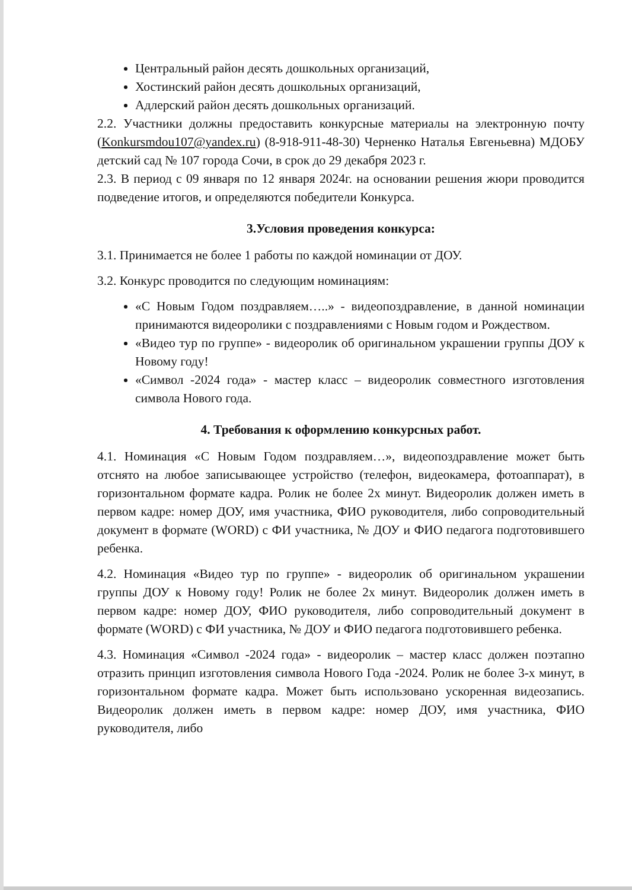Центральный район десять дошкольных организаций,
Хостинский район десять дошкольных организаций,
Адлерский район десять дошкольных организаций.
2.2. Участники должны предоставить конкурсные материалы на электронную почту (Konkursmdou107@yandex.ru) (8-918-911-48-30) Черненко Наталья Евгеньевна) МДОБУ детский сад № 107 города Сочи, в срок до 29 декабря 2023 г.
2.3. В период с 09 января по 12 января 2024г. на основании решения жюри проводится подведение итогов, и определяются победители Конкурса.
3.Условия проведения конкурса:
3.1. Принимается не более 1 работы по каждой номинации от ДОУ.
3.2. Конкурс проводится по следующим номинациям:
«С Новым Годом поздравляем…..» - видеопоздравление, в данной номинации принимаются видеоролики с поздравлениями с Новым годом и Рождеством.
«Видео тур по группе» - видеоролик об оригинальном украшении группы ДОУ к Новому году!
«Символ -2024 года» - мастер класс – видеоролик совместного изготовления символа Нового года.
4. Требования к оформлению конкурсных работ.
4.1. Номинация «С Новым Годом поздравляем…», видеопоздравление может быть отснято на любое записывающее устройство (телефон, видеокамера, фотоаппарат), в горизонтальном формате кадра. Ролик не более 2х минут. Видеоролик должен иметь в первом кадре: номер ДОУ, имя участника, ФИО руководителя, либо сопроводительный документ в формате (WORD) с ФИ участника, № ДОУ и ФИО педагога подготовившего ребенка.
4.2. Номинация «Видео тур по группе» - видеоролик об оригинальном украшении группы ДОУ к Новому году! Ролик не более 2х минут. Видеоролик должен иметь в первом кадре: номер ДОУ, ФИО руководителя, либо сопроводительный документ в формате (WORD) с ФИ участника, № ДОУ и ФИО педагога подготовившего ребенка.
4.3. Номинация «Символ -2024 года» - видеоролик – мастер класс должен поэтапно отразить принцип изготовления символа Нового Года -2024. Ролик не более 3-х минут, в горизонтальном формате кадра. Может быть использовано ускоренная видеозапись. Видеоролик должен иметь в первом кадре: номер ДОУ, имя участника, ФИО руководителя, либо